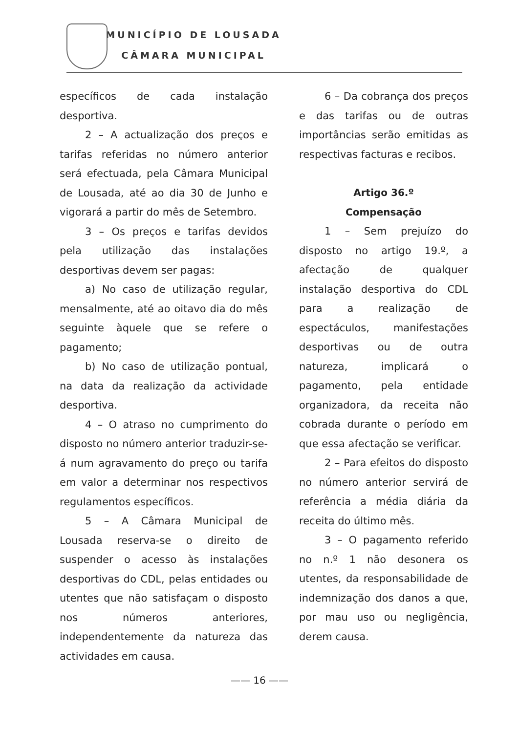MUNICÍPIO DE LOUSADA
CÂMARA MUNICIPAL
específicos de cada instalação desportiva.
2 – A actualização dos preços e tarifas referidas no número anterior será efectuada, pela Câmara Municipal de Lousada, até ao dia 30 de Junho e vigorará a partir do mês de Setembro.
3 – Os preços e tarifas devidos pela utilização das instalações desportivas devem ser pagas:
a) No caso de utilização regular, mensalmente, até ao oitavo dia do mês seguinte àquele que se refere o pagamento;
b) No caso de utilização pontual, na data da realização da actividade desportiva.
4 – O atraso no cumprimento do disposto no número anterior traduzir-se-á num agravamento do preço ou tarifa em valor a determinar nos respectivos regulamentos específicos.
5 – A Câmara Municipal de Lousada reserva-se o direito de suspender o acesso às instalações desportivas do CDL, pelas entidades ou utentes que não satisfaçam o disposto nos números anteriores, independentemente da natureza das actividades em causa.
6 – Da cobrança dos preços e das tarifas ou de outras importâncias serão emitidas as respectivas facturas e recibos.
Artigo 36.º
Compensação
1 – Sem prejuízo do disposto no artigo 19.º, a afectação de qualquer instalação desportiva do CDL para a realização de espectáculos, manifestações desportivas ou de outra natureza, implicará o pagamento, pela entidade organizadora, da receita não cobrada durante o período em que essa afectação se verificar.
2 – Para efeitos do disposto no número anterior servirá de referência a média diária da receita do último mês.
3 – O pagamento referido no n.º 1 não desonera os utentes, da responsabilidade de indemnização dos danos a que, por mau uso ou negligência, derem causa.
—— 16 ——